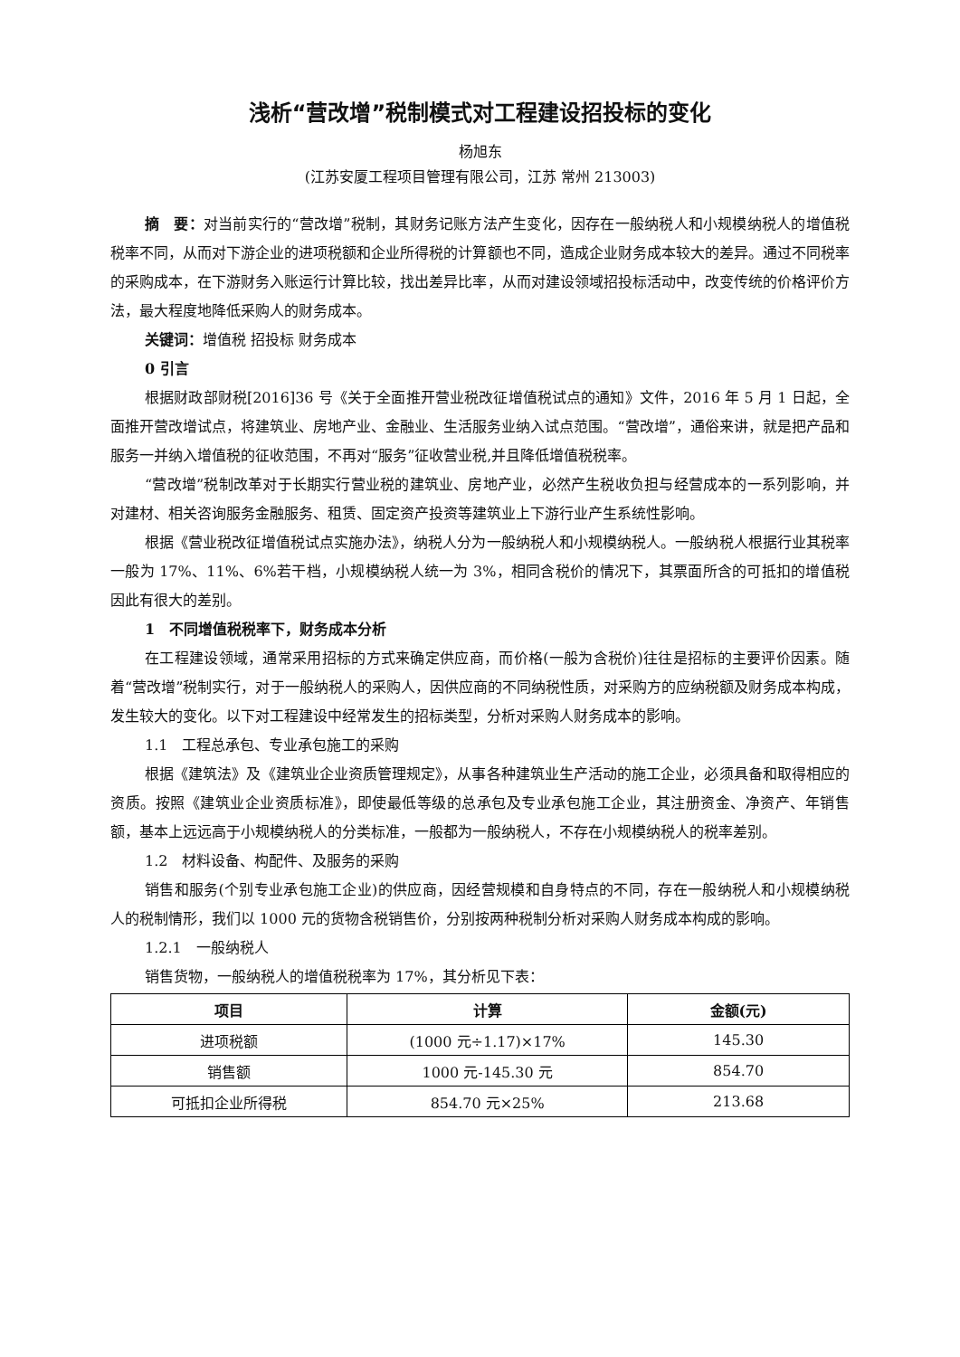浅析“营改增”税制模式对工程建设招投标的变化
杨旭东
(江苏安厦工程项目管理有限公司，江苏 常州 213003)
摘　要：对当前实行的“营改增”税制，其财务记账方法产生变化，因存在一般纳税人和小规模纳税人的增值税税率不同，从而对下游企业的进项税额和企业所得税的计算额也不同，造成企业财务成本较大的差异。通过不同税率的采购成本，在下游财务入账运行计算比较，找出差异比率，从而对建设领域招投标活动中，改变传统的价格评价方法，最大程度地降低采购人的财务成本。
关键词：增值税 招投标 财务成本
0 引言
根据财政部财税[2016]36 号《关于全面推开营业税改征增值税试点的通知》文件，2016 年 5 月 1 日起，全面推开营改增试点，将建筑业、房地产业、金融业、生活服务业纳入试点范围。“营改增”，通俗来讲，就是把产品和服务一并纳入增值税的征收范围，不再对“服务”征收营业税,并且降低增值税税率。
“营改增”税制改革对于长期实行营业税的建筑业、房地产业，必然产生税收负担与经营成本的一系列影响，并对建材、相关咨询服务金融服务、租赁、固定资产投资等建筑业上下游行业产生系统性影响。
根据《营业税改征增值税试点实施办法》，纳税人分为一般纳税人和小规模纳税人。一般纳税人根据行业其税率一般为 17%、11%、6%若干档，小规模纳税人统一为 3%，相同含税价的情况下，其票面所含的可抵扣的增值税因此有很大的差别。
1　不同增值税税率下，财务成本分析
在工程建设领域，通常采用招标的方式来确定供应商，而价格(一般为含税价)往往是招标的主要评价因素。随着“营改增”税制实行，对于一般纳税人的采购人，因供应商的不同纳税性质，对采购方的应纳税额及财务成本构成，发生较大的变化。以下对工程建设中经常发生的招标类型，分析对采购人财务成本的影响。
1.1　工程总承包、专业承包施工的采购
根据《建筑法》及《建筑业企业资质管理规定》，从事各种建筑业生产活动的施工企业，必须具备和取得相应的资质。按照《建筑业企业资质标准》，即使最低等级的总承包及专业承包施工企业，其注册资金、净资产、年销售额，基本上远远高于小规模纳税人的分类标准，一般都为一般纳税人，不存在小规模纳税人的税率差别。
1.2　材料设备、构配件、及服务的采购
销售和服务(个别专业承包施工企业)的供应商，因经营规模和自身特点的不同，存在一般纳税人和小规模纳税人的税制情形，我们以 1000 元的货物含税销售价，分别按两种税制分析对采购人财务成本构成的影响。
1.2.1　一般纳税人
销售货物，一般纳税人的增值税税率为 17%，其分析见下表：
| 项目 | 计算 | 金额(元) |
| --- | --- | --- |
| 进项税额 | (1000 元÷1.17)×17% | 145.30 |
| 销售额 | 1000 元-145.30 元 | 854.70 |
| 可抵扣企业所得税 | 854.70 元×25% | 213.68 |